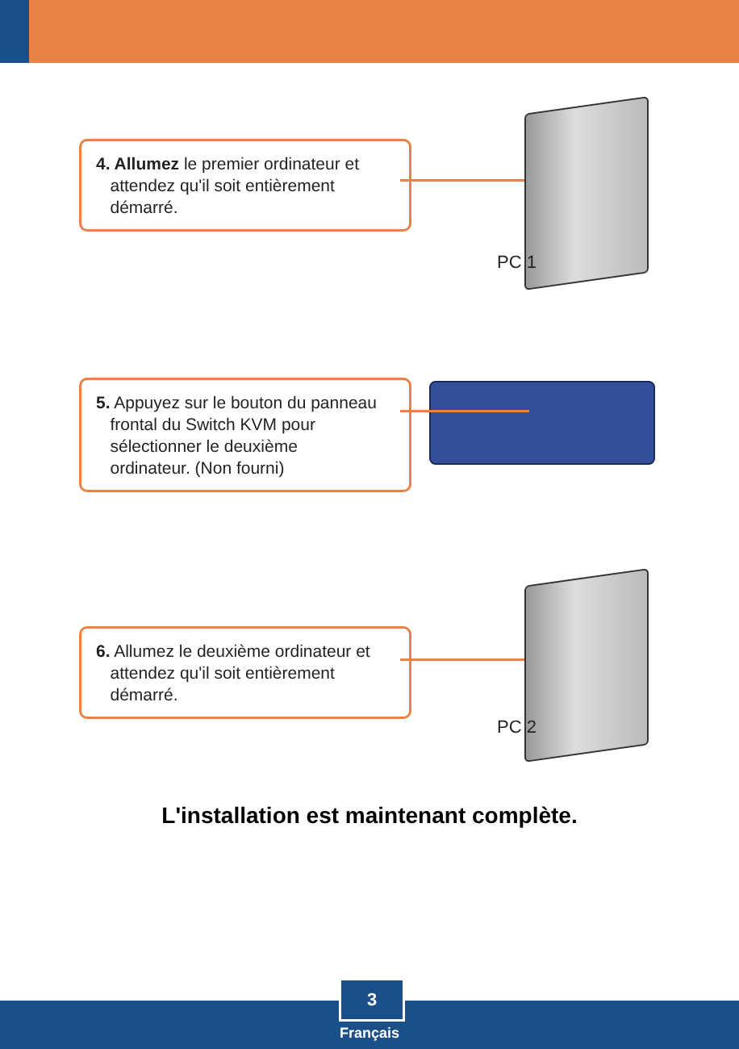4. Allumez le premier ordinateur et
attendez qu'il soit entièrement
démarré.
PC 1
5. Appuyez sur le bouton du panneau
frontal du Switch KVM pour
sélectionner le deuxième
ordinateur. (Non fourni)
6. Allumez le deuxième ordinateur et
attendez qu'il soit entièrement
démarré.
PC 2
L'installation est maintenant complète.
3
Français